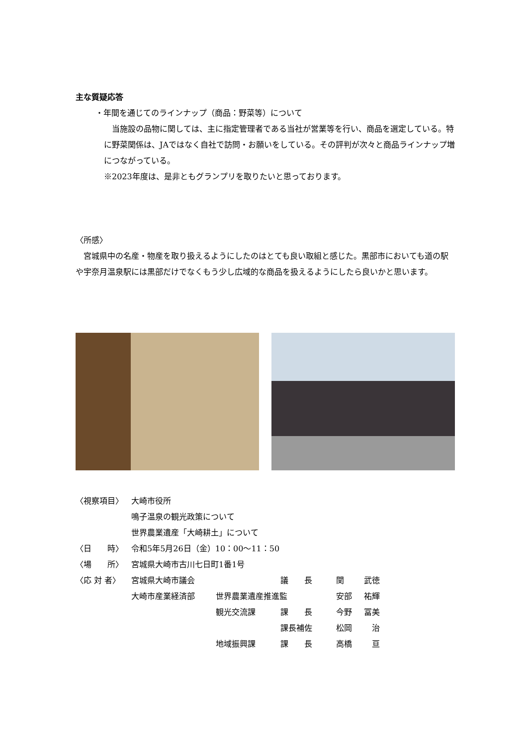主な質疑応答
・年間を通じてのラインナップ（商品：野菜等）について
　当施設の品物に関しては、主に指定管理者である当社が営業等を行い、商品を選定している。特に野菜関係は、JAではなく自社で訪問・お願いをしている。その評判が次々と商品ラインナップ増につながっている。
※2023年度は、是非ともグランプリを取りたいと思っております。
〈所感〉
　宮城県中の名産・物産を取り扱えるようにしたのはとても良い取組と感じた。黒部市においても道の駅や宇奈月温泉駅には黒部だけでなくもう少し広域的な商品を扱えるようにしたら良いかと思います。
| 〈視察項目〉 | 大崎市役所 | | | | |
| | 鳴子温泉の観光政策について | | | | |
| | 世界農業遺産「大崎耕土」について | | | | |
| 〈日 時〉 | 令和5年5月26日（金）10：00～11：50 | | | | |
| 〈場 所〉 | 宮城県大崎市古川七日町1番1号 | | | | |
| 〈応 対 者〉 | 宮城県大崎市議会 | | 議 長 | 関 | 武徳 |
| | 大崎市産業経済部 | 世界農業遺産推進監 | | 安部 | 祐輝 |
| | | 観光交流課 | 課 長 | 今野 | 冨美 |
| | | | 課長補佐 | 松岡 | 治 |
| | | 地域振興課 | 課 長 | 高橋 | 亘 |